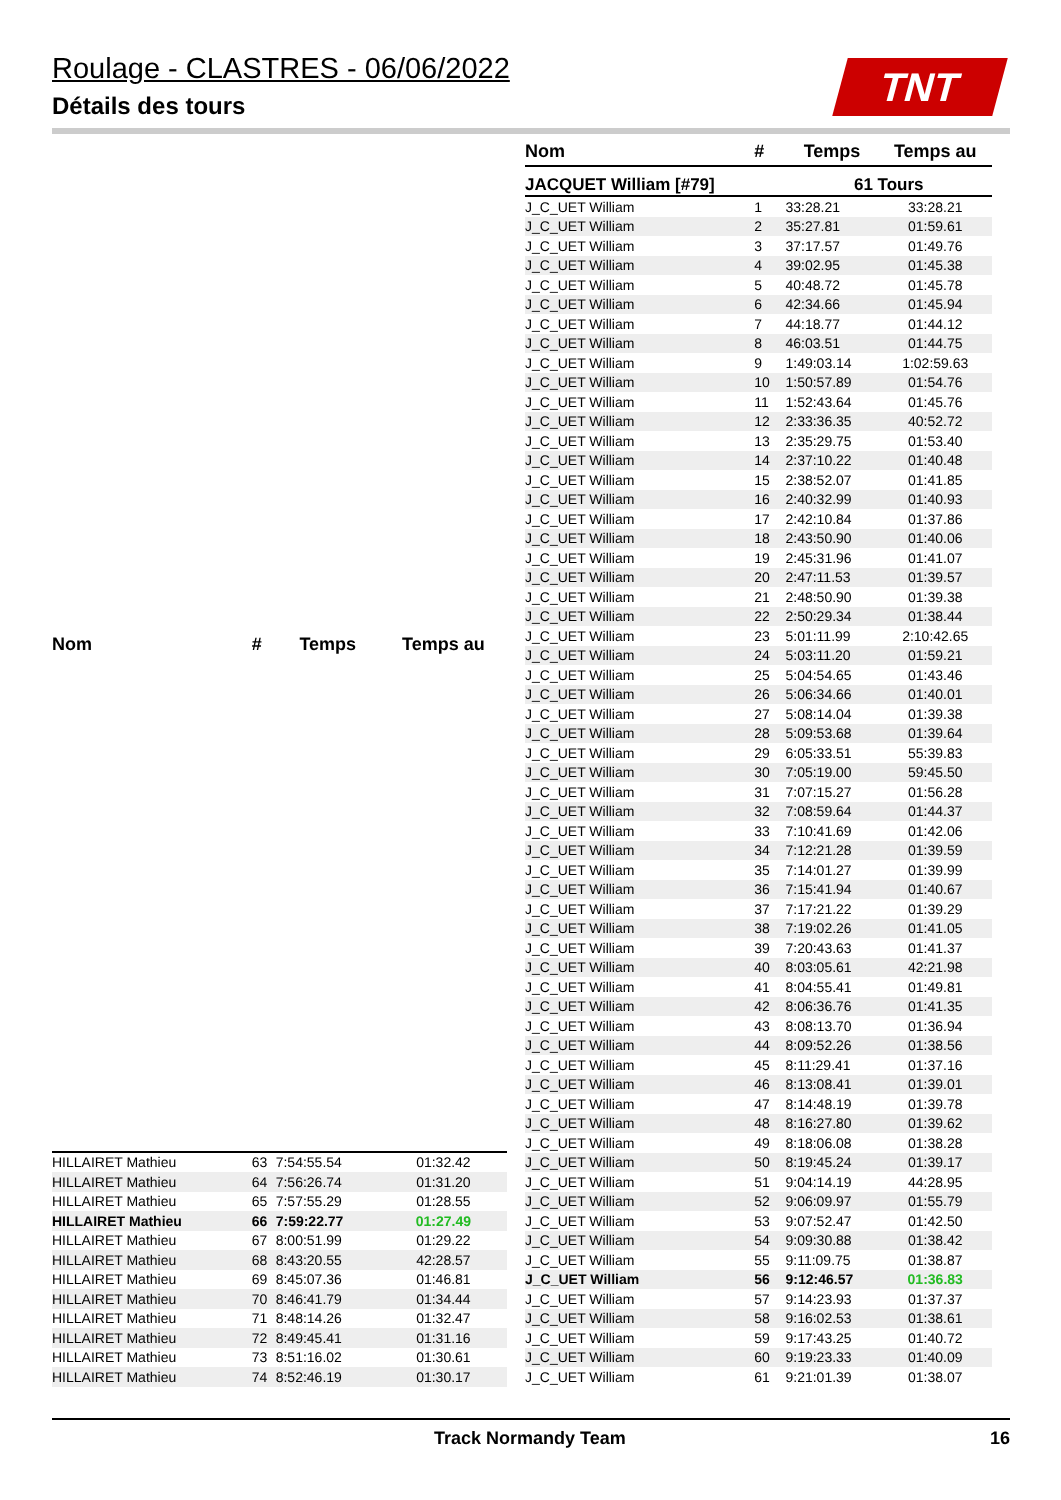Roulage - CLASTRES - 06/06/2022
Détails des tours
TNT
| Nom | # | Temps | Temps au |
| --- | --- | --- | --- |
| HILLAIRET Mathieu | 63 | 7:54:55.54 | 01:32.42 |
| HILLAIRET Mathieu | 64 | 7:56:26.74 | 01:31.20 |
| HILLAIRET Mathieu | 65 | 7:57:55.29 | 01:28.55 |
| HILLAIRET Mathieu | 66 | 7:59:22.77 | 01:27.49 |
| HILLAIRET Mathieu | 67 | 8:00:51.99 | 01:29.22 |
| HILLAIRET Mathieu | 68 | 8:43:20.55 | 42:28.57 |
| HILLAIRET Mathieu | 69 | 8:45:07.36 | 01:46.81 |
| HILLAIRET Mathieu | 70 | 8:46:41.79 | 01:34.44 |
| HILLAIRET Mathieu | 71 | 8:48:14.26 | 01:32.47 |
| HILLAIRET Mathieu | 72 | 8:49:45.41 | 01:31.16 |
| HILLAIRET Mathieu | 73 | 8:51:16.02 | 01:30.61 |
| HILLAIRET Mathieu | 74 | 8:52:46.19 | 01:30.17 |
| Nom | # | Temps | Temps au |
| --- | --- | --- | --- |
| JACQUET William [#79] | | 61 Tours | |
| J_C_UET William | 1 | 33:28.21 | 33:28.21 |
| J_C_UET William | 2 | 35:27.81 | 01:59.61 |
| J_C_UET William | 3 | 37:17.57 | 01:49.76 |
| J_C_UET William | 4 | 39:02.95 | 01:45.38 |
| J_C_UET William | 5 | 40:48.72 | 01:45.78 |
| J_C_UET William | 6 | 42:34.66 | 01:45.94 |
| J_C_UET William | 7 | 44:18.77 | 01:44.12 |
| J_C_UET William | 8 | 46:03.51 | 01:44.75 |
| J_C_UET William | 9 | 1:49:03.14 | 1:02:59.63 |
| J_C_UET William | 10 | 1:50:57.89 | 01:54.76 |
| J_C_UET William | 11 | 1:52:43.64 | 01:45.76 |
| J_C_UET William | 12 | 2:33:36.35 | 40:52.72 |
| J_C_UET William | 13 | 2:35:29.75 | 01:53.40 |
| J_C_UET William | 14 | 2:37:10.22 | 01:40.48 |
| J_C_UET William | 15 | 2:38:52.07 | 01:41.85 |
| J_C_UET William | 16 | 2:40:32.99 | 01:40.93 |
| J_C_UET William | 17 | 2:42:10.84 | 01:37.86 |
| J_C_UET William | 18 | 2:43:50.90 | 01:40.06 |
| J_C_UET William | 19 | 2:45:31.96 | 01:41.07 |
| J_C_UET William | 20 | 2:47:11.53 | 01:39.57 |
| J_C_UET William | 21 | 2:48:50.90 | 01:39.38 |
| J_C_UET William | 22 | 2:50:29.34 | 01:38.44 |
| J_C_UET William | 23 | 5:01:11.99 | 2:10:42.65 |
| J_C_UET William | 24 | 5:03:11.20 | 01:59.21 |
| J_C_UET William | 25 | 5:04:54.65 | 01:43.46 |
| J_C_UET William | 26 | 5:06:34.66 | 01:40.01 |
| J_C_UET William | 27 | 5:08:14.04 | 01:39.38 |
| J_C_UET William | 28 | 5:09:53.68 | 01:39.64 |
| J_C_UET William | 29 | 6:05:33.51 | 55:39.83 |
| J_C_UET William | 30 | 7:05:19.00 | 59:45.50 |
| J_C_UET William | 31 | 7:07:15.27 | 01:56.28 |
| J_C_UET William | 32 | 7:08:59.64 | 01:44.37 |
| J_C_UET William | 33 | 7:10:41.69 | 01:42.06 |
| J_C_UET William | 34 | 7:12:21.28 | 01:39.59 |
| J_C_UET William | 35 | 7:14:01.27 | 01:39.99 |
| J_C_UET William | 36 | 7:15:41.94 | 01:40.67 |
| J_C_UET William | 37 | 7:17:21.22 | 01:39.29 |
| J_C_UET William | 38 | 7:19:02.26 | 01:41.05 |
| J_C_UET William | 39 | 7:20:43.63 | 01:41.37 |
| J_C_UET William | 40 | 8:03:05.61 | 42:21.98 |
| J_C_UET William | 41 | 8:04:55.41 | 01:49.81 |
| J_C_UET William | 42 | 8:06:36.76 | 01:41.35 |
| J_C_UET William | 43 | 8:08:13.70 | 01:36.94 |
| J_C_UET William | 44 | 8:09:52.26 | 01:38.56 |
| J_C_UET William | 45 | 8:11:29.41 | 01:37.16 |
| J_C_UET William | 46 | 8:13:08.41 | 01:39.01 |
| J_C_UET William | 47 | 8:14:48.19 | 01:39.78 |
| J_C_UET William | 48 | 8:16:27.80 | 01:39.62 |
| J_C_UET William | 49 | 8:18:06.08 | 01:38.28 |
| J_C_UET William | 50 | 8:19:45.24 | 01:39.17 |
| J_C_UET William | 51 | 9:04:14.19 | 44:28.95 |
| J_C_UET William | 52 | 9:06:09.97 | 01:55.79 |
| J_C_UET William | 53 | 9:07:52.47 | 01:42.50 |
| J_C_UET William | 54 | 9:09:30.88 | 01:38.42 |
| J_C_UET William | 55 | 9:11:09.75 | 01:38.87 |
| J_C_UET William | 56 | 9:12:46.57 | 01:36.83 |
| J_C_UET William | 57 | 9:14:23.93 | 01:37.37 |
| J_C_UET William | 58 | 9:16:02.53 | 01:38.61 |
| J_C_UET William | 59 | 9:17:43.25 | 01:40.72 |
| J_C_UET William | 60 | 9:19:23.33 | 01:40.09 |
| J_C_UET William | 61 | 9:21:01.39 | 01:38.07 |
Track Normandy Team 16